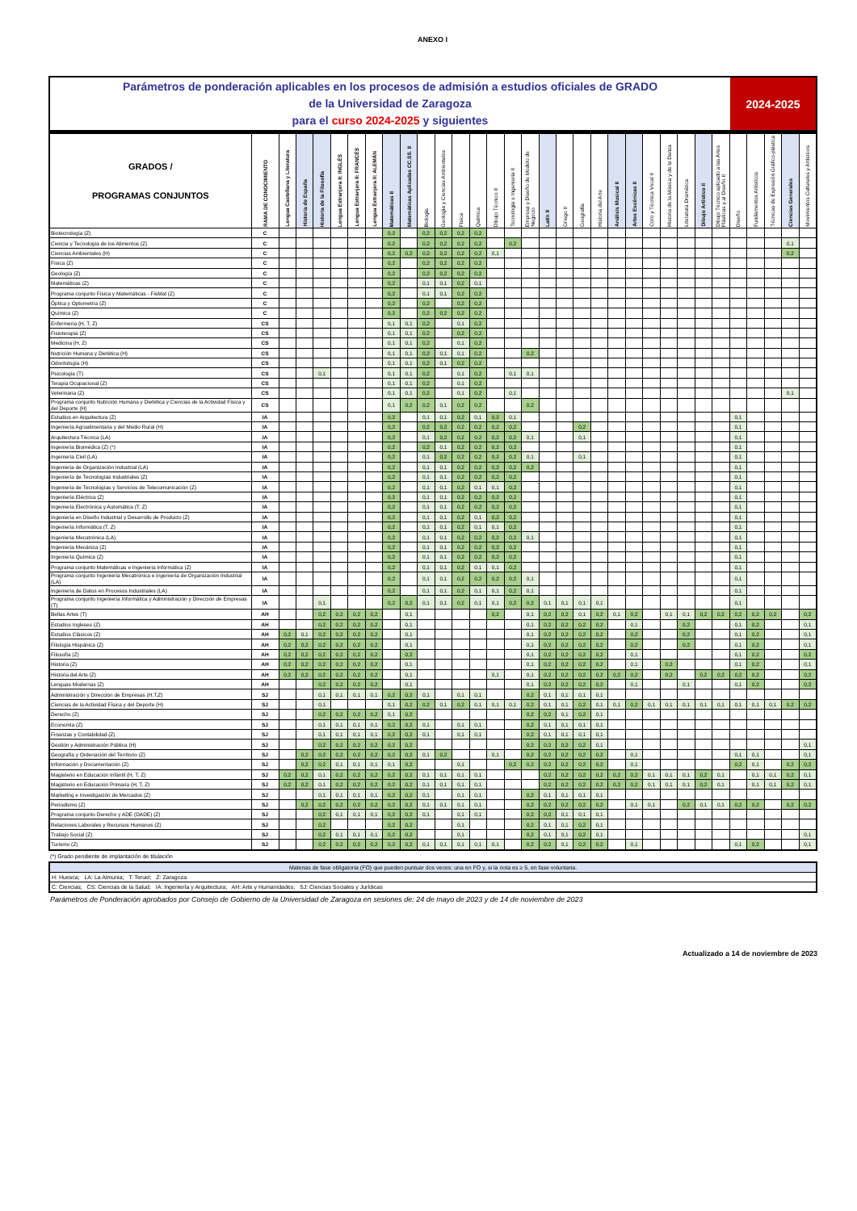ANEXO I
Parámetros de ponderación aplicables en los procesos de admisión a estudios oficiales de GRADO
de la Universidad de Zaragoza
para el curso 2024-2025 y siguientes
2024-2025
| GRADOS / PROGRAMAS CONJUNTOS | RAMA DE CONOCIMIENTO | Lengua Castellana y Literatura | Historia de España | Historia de la Filosofía | Lengua Extranjera II: INGLÉS | Lengua Extranjera II: FRANCÉS | Lengua Extranjera II: ALEMÁN | Matemáticas II | Matemáticas Aplicadas CC.SS. II | Biología | Geología y Ciencias Ambientales | Física | Química | Dibujo Técnico II | Tecnología e Ingeniería II | Empresa y Diseño de Modelo de Negocio | Latín II | Griego II | Geografía | Historia del Arte | Análisis Musical II | Artes Escénicas II | Coro y Técnica Vocal II | Historia de la Música y de la Danza | Literatura Dramática | Dibujo Artístico II | Dibujo Técnico aplicado a las Artes Plásticas y al Diseño II | Diseño | Fundamentos Artísticos | Técnicas de Expresión Gráfico-plástica | Ciencias Generales | Movimientos Culturales y Artísticos |
| --- | --- | --- | --- | --- | --- | --- | --- | --- | --- | --- | --- | --- | --- | --- | --- | --- | --- | --- | --- | --- | --- | --- | --- | --- | --- | --- | --- | --- | --- | --- | --- | --- |
| Biotecnología (Z) | C | | | | | | | 0,2 | | 0,2 | 0,2 | 0,2 | 0,2 | | | | | | | | | | | | | | | | | | | |
| Ciencia y Tecnología de los Alimentos (Z) | C | | | | | | | 0,2 | | 0,2 | 0,2 | 0,2 | 0,2 | | 0,2 | | | | | | | | | | | | | | | | 0,1 | |
| Ciencias Ambientales (H) | C | | | | | | | 0,2 | 0,2 | 0,2 | 0,2 | 0,2 | 0,2 | 0,1 | | | | | | | | | | | | | | | | | 0,2 | |
| Física (Z) | C | | | | | | | 0,2 | | 0,2 | 0,2 | 0,2 | 0,2 | | | | | | | | | | | | | | | | | | | |
| Geología (Z) | C | | | | | | | 0,2 | | 0,2 | 0,2 | 0,2 | 0,2 | | | | | | | | | | | | | | | | | | | |
| Matemáticas (Z) | C | | | | | | | 0,2 | | 0,1 | 0,1 | 0,2 | 0,1 | | | | | | | | | | | | | | | | | | | |
| Programa conjunto Física y Matemáticas - FisMat (Z) | C | | | | | | | 0,2 | | 0,1 | 0,1 | 0,2 | 0,2 | | | | | | | | | | | | | | | | | | | |
| Óptica y Optometría (Z) | C | | | | | | | 0,2 | | 0,2 | | 0,2 | 0,2 | | | | | | | | | | | | | | | | | | | |
| Química (Z) | C | | | | | | | 0,2 | | 0,2 | 0,2 | 0,2 | 0,2 | | | | | | | | | | | | | | | | | | | |
| Enfermería (H, T, Z) | CS | | | | | | | 0,1 | 0,1 | 0,2 | | 0,1 | 0,2 | | | | | | | | | | | | | | | | | | | |
| Fisioterapia (Z) | CS | | | | | | | 0,1 | 0,1 | 0,2 | | 0,2 | 0,2 | | | | | | | | | | | | | | | | | | | |
| Medicina (H, Z) | CS | | | | | | | 0,1 | 0,1 | 0,2 | | 0,1 | 0,2 | | | | | | | | | | | | | | | | | | | |
| Nutrición Humana y Dietética (H) | CS | | | | | | | 0,1 | 0,1 | 0,2 | 0,1 | 0,1 | 0,2 | | | 0,2 | | | | | | | | | | | | | | | | |
| Odontología (H) | CS | | | | | | | 0,1 | 0,1 | 0,2 | 0,1 | 0,2 | 0,2 | | | | | | | | | | | | | | | | | | | |
| Psicología (T) | CS | | | 0,1 | | | | 0,1 | 0,1 | 0,2 | | 0,1 | 0,2 | | 0,1 | 0,1 | | | | | | | | | | | | | | | | |
| Terapia Ocupacional (Z) | CS | | | | | | | 0,1 | 0,1 | 0,2 | | 0,1 | 0,2 | | | | | | | | | | | | | | | | | | | |
| Veterinaria (Z) | CS | | | | | | | 0,1 | 0,1 | 0,2 | | 0,1 | 0,2 | | 0,1 | | | | | | | | | | | | | | | | 0,1 | |
| Programa conjunto Nutrición Humana y Dietética y Ciencias de la Actividad Física y del Deporte (H) | CS | | | | | | | 0,1 | 0,2 | 0,2 | 0,1 | 0,2 | 0,2 | | | 0,2 | | | | | | | | | | | | | | | | |
| Estudios en Arquitectura (Z) | IA | | | | | | | 0,2 | | 0,1 | 0,1 | 0,2 | 0,1 | 0,2 | 0,1 | | | | | | | | | | | | | 0,1 | | | | |
| Ingeniería Agroalimentaria y del Medio Rural (H) | IA | | | | | | | 0,2 | | 0,2 | 0,2 | 0,2 | 0,2 | 0,2 | 0,2 | | | | 0,2 | | | | | | | | | 0,1 | | | | |
| Arquitectura Técnica (LA) | IA | | | | | | | 0,2 | | 0,1 | 0,2 | 0,2 | 0,2 | 0,2 | 0,2 | 0,1 | | | 0,1 | | | | | | | | | 0,1 | | | | |
| Ingeniería Biomédica (Z) (*) | IA | | | | | | | 0,2 | | 0,2 | 0,1 | 0,2 | 0,2 | 0,2 | 0,2 | | | | | | | | | | | | | 0,1 | | | | |
| Ingeniería Civil (LA) | IA | | | | | | | 0,2 | | 0,1 | 0,2 | 0,2 | 0,2 | 0,2 | 0,2 | 0,1 | | | 0,1 | | | | | | | | | 0,1 | | | | |
| Ingeniería de Organización Industrial (LA) | IA | | | | | | | 0,2 | | 0,1 | 0,1 | 0,2 | 0,2 | 0,2 | 0,2 | 0,2 | | | | | | | | | | | | 0,1 | | | | |
| Ingeniería de Tecnologías Industriales (Z) | IA | | | | | | | 0,2 | | 0,1 | 0,1 | 0,2 | 0,2 | 0,2 | 0,2 | | | | | | | | | | | | | 0,1 | | | | |
| Ingeniería de Tecnologías y Servicios de Telecomunicación (Z) | IA | | | | | | | 0,2 | | 0,1 | 0,1 | 0,2 | 0,1 | 0,1 | 0,2 | | | | | | | | | | | | | 0,1 | | | | |
| Ingeniería Eléctrica (Z) | IA | | | | | | | 0,2 | | 0,1 | 0,1 | 0,2 | 0,2 | 0,2 | 0,2 | | | | | | | | | | | | | 0,1 | | | | |
| Ingeniería Electrónica y Automática (T, Z) | IA | | | | | | | 0,2 | | 0,1 | 0,1 | 0,2 | 0,2 | 0,2 | 0,2 | | | | | | | | | | | | | 0,1 | | | | |
| Ingeniería en Diseño Industrial y Desarrollo de Producto (Z) | IA | | | | | | | 0,2 | | 0,1 | 0,1 | 0,2 | 0,1 | 0,2 | 0,2 | | | | | | | | | | | | | 0,1 | | | | |
| Ingeniería Informática (T, Z) | IA | | | | | | | 0,2 | | 0,1 | 0,1 | 0,2 | 0,1 | 0,1 | 0,2 | | | | | | | | | | | | | 0,1 | | | | |
| Ingeniería Mecatrónica (LA) | IA | | | | | | | 0,2 | | 0,1 | 0,1 | 0,2 | 0,2 | 0,2 | 0,2 | 0,1 | | | | | | | | | | | | 0,1 | | | | |
| Ingeniería Mecánica (Z) | IA | | | | | | | 0,2 | | 0,1 | 0,1 | 0,2 | 0,2 | 0,2 | 0,2 | | | | | | | | | | | | | 0,1 | | | | |
| Ingeniería Química (Z) | IA | | | | | | | 0,2 | | 0,1 | 0,1 | 0,2 | 0,2 | 0,2 | 0,2 | | | | | | | | | | | | | 0,1 | | | | |
| Programa conjunto Matemáticas e Ingeniería Informática (Z) | IA | | | | | | | 0,2 | | 0,1 | 0,1 | 0,2 | 0,1 | 0,1 | 0,2 | | | | | | | | | | | | | 0,1 | | | | |
| Programa conjunto Ingeniería Mecatrónica e Ingeniería de Organización Industrial (LA) | IA | | | | | | | 0,2 | | 0,1 | 0,1 | 0,2 | 0,2 | 0,2 | 0,2 | 0,1 | | | | | | | | | | | | 0,1 | | | | |
| Ingeniería de Datos en Procesos Industriales (LA) | IA | | | | | | | 0,2 | | 0,1 | 0,1 | 0,2 | 0,1 | 0,1 | 0,2 | 0,1 | | | | | | | | | | | | 0,1 | | | | |
| Programa conjunto Ingeniería Informática y Administración y Dirección de Empresas (T) | IA | | | 0,1 | | | | 0,2 | 0,2 | 0,1 | 0,1 | 0,2 | 0,1 | 0,1 | 0,2 | 0,2 | 0,1 | 0,1 | 0,1 | 0,1 | | | | | | | | 0,1 | | | | |
| Bellas Artes (T) | AH | | | 0,2 | 0,2 | 0,2 | 0,2 | | 0,1 | | | | | 0,2 | | 0,1 | 0,2 | 0,2 | 0,1 | 0,2 | 0,1 | 0,2 | | 0,1 | 0,1 | 0,2 | 0,2 | 0,2 | 0,2 | 0,2 | | 0,2 |
| Estudios Ingleses (Z) | AH | | | 0,2 | 0,2 | 0,2 | 0,2 | | 0,1 | | | | | | | 0,1 | 0,2 | 0,2 | 0,2 | 0,2 | | 0,1 | | | 0,2 | | | 0,1 | 0,2 | | | 0,1 |
| Estudios Clásicos (Z) | AH | 0,2 | 0,1 | 0,2 | 0,2 | 0,2 | 0,2 | | 0,1 | | | | | | | 0,1 | 0,2 | 0,2 | 0,2 | 0,2 | | 0,2 | | | 0,2 | | | 0,1 | 0,2 | | | 0,1 |
| Filología Hispánica (Z) | AH | 0,2 | 0,2 | 0,2 | 0,2 | 0,2 | 0,2 | | 0,1 | | | | | | | 0,1 | 0,2 | 0,2 | 0,2 | 0,2 | | 0,2 | | | 0,2 | | | 0,1 | 0,2 | | | 0,1 |
| Filosofía (Z) | AH | 0,2 | 0,2 | 0,2 | 0,2 | 0,2 | 0,2 | | 0,2 | | | | | | | 0,1 | 0,2 | 0,2 | 0,2 | 0,2 | | 0,1 | | | | | | 0,1 | 0,2 | | | 0,2 |
| Historia (Z) | AH | 0,2 | 0,2 | 0,2 | 0,2 | 0,2 | 0,2 | | 0,1 | | | | | | | 0,1 | 0,2 | 0,2 | 0,2 | 0,2 | | 0,1 | | 0,2 | | | | 0,1 | 0,2 | | | 0,1 |
| Historia del Arte (Z) | AH | 0,2 | 0,2 | 0,2 | 0,2 | 0,2 | 0,2 | | 0,1 | | | | | 0,1 | | 0,1 | 0,2 | 0,2 | 0,2 | 0,2 | 0,2 | 0,2 | | 0,2 | | 0,2 | 0,2 | 0,2 | 0,2 | | | 0,2 |
| Lenguas Modernas (Z) | AH | | | 0,2 | 0,2 | 0,2 | 0,2 | | 0,1 | | | | | | | 0,1 | 0,2 | 0,2 | 0,2 | 0,2 | | 0,1 | | | 0,1 | | | 0,1 | 0,2 | | | 0,2 |
| Administración y Dirección de Empresas (H,T,Z) | SJ | | | 0,1 | 0,1 | 0,1 | 0,1 | 0,2 | 0,2 | 0,1 | | 0,1 | 0,1 | | | 0,2 | 0,1 | 0,1 | 0,1 | 0,1 | | | | | | | | | | | | |
| Ciencias de la Actividad Física y del Deporte (H) | SJ | | | 0,1 | | | | 0,1 | 0,2 | 0,2 | 0,1 | 0,2 | 0,1 | 0,1 | 0,1 | 0,2 | 0,1 | 0,1 | 0,2 | 0,1 | 0,1 | 0,2 | 0,1 | 0,1 | 0,1 | 0,1 | 0,1 | 0,1 | 0,1 | 0,1 | 0,2 | 0,2 |
| Derecho (Z) | SJ | | | 0,2 | 0,2 | 0,2 | 0,2 | 0,1 | 0,2 | | | | | | | 0,2 | 0,2 | 0,1 | 0,2 | 0,1 | | | | | | | | | | | | |
| Economía (Z) | SJ | | | 0,1 | 0,1 | 0,1 | 0,1 | 0,2 | 0,2 | 0,1 | | 0,1 | 0,1 | | | 0,2 | 0,1 | 0,1 | 0,1 | 0,1 | | | | | | | | | | | | |
| Finanzas y Contabilidad (Z) | SJ | | | 0,1 | 0,1 | 0,1 | 0,1 | 0,2 | 0,2 | 0,1 | | 0,1 | 0,1 | | | 0,2 | 0,1 | 0,1 | 0,1 | 0,1 | | | | | | | | | | | | |
| Gestión y Administración Pública (H) | SJ | | | 0,2 | 0,2 | 0,2 | 0,2 | 0,2 | 0,2 | | | | | | | 0,2 | 0,2 | 0,2 | 0,2 | 0,1 | | | | | | | | | | | | 0,1 |
| Geografía y Ordenación del Territorio (Z) | SJ | | 0,2 | 0,2 | 0,2 | 0,2 | 0,2 | 0,2 | 0,2 | 0,1 | 0,2 | | | 0,1 | | 0,2 | 0,2 | 0,2 | 0,2 | 0,2 | | 0,1 | | | | | | 0,1 | 0,1 | | | 0,1 |
| Información y Documentación (Z) | SJ | | 0,2 | 0,2 | 0,1 | 0,1 | 0,1 | 0,1 | 0,2 | | | 0,1 | | | 0,2 | 0,2 | 0,2 | 0,2 | 0,2 | 0,2 | | 0,1 | | | | | | 0,2 | 0,1 | | 0,2 | 0,2 |
| Magisterio en Educación Infantil (H, T, Z) | SJ | 0,2 | 0,2 | 0,1 | 0,2 | 0,2 | 0,2 | 0,2 | 0,2 | 0,1 | 0,1 | 0,1 | 0,1 | | | | 0,2 | 0,2 | 0,2 | 0,2 | 0,2 | 0,2 | 0,1 | 0,1 | 0,1 | 0,2 | 0,1 | | 0,1 | 0,1 | 0,2 | 0,1 |
| Magisterio en Educación Primaria (H, T, Z) | SJ | 0,2 | 0,2 | 0,1 | 0,2 | 0,2 | 0,2 | 0,2 | 0,2 | 0,1 | 0,1 | 0,1 | 0,1 | | | | 0,2 | 0,2 | 0,2 | 0,2 | 0,2 | 0,2 | 0,1 | 0,1 | 0,1 | 0,2 | 0,1 | | 0,1 | 0,1 | 0,2 | 0,1 |
| Marketing e Investigación de Mercados (Z) | SJ | | | 0,1 | 0,1 | 0,1 | 0,1 | 0,2 | 0,2 | 0,1 | | 0,1 | 0,1 | | | 0,2 | 0,1 | 0,1 | 0,1 | 0,1 | | | | | | | | | | | | |
| Periodismo (Z) | SJ | | 0,2 | 0,2 | 0,2 | 0,2 | 0,2 | 0,2 | 0,2 | 0,1 | 0,1 | 0,1 | 0,1 | | | 0,2 | 0,2 | 0,2 | 0,2 | 0,2 | | 0,1 | 0,1 | | 0,2 | 0,1 | 0,1 | 0,2 | 0,2 | | 0,2 | 0,2 |
| Programa conjunto Derecho y ADE (DADE) (Z) | SJ | | | 0,2 | 0,1 | 0,1 | 0,1 | 0,2 | 0,2 | 0,1 | | 0,1 | 0,1 | | | 0,2 | 0,2 | 0,1 | 0,1 | 0,1 | | | | | | | | | | | | |
| Relaciones Laborales y Recursos Humanos (Z) | SJ | | | 0,2 | | | | 0,2 | 0,2 | | | 0,1 | | | | 0,2 | 0,1 | 0,1 | 0,2 | 0,1 | | | | | | | | | | | | |
| Trabajo Social (Z) | SJ | | | 0,2 | 0,1 | 0,1 | 0,1 | 0,2 | 0,2 | | | 0,1 | | | | 0,2 | 0,1 | 0,1 | 0,2 | 0,1 | | | | | | | | | | | | 0,1 |
| Turismo (Z) | SJ | | | 0,2 | 0,2 | 0,2 | 0,2 | 0,2 | 0,2 | 0,1 | 0,1 | 0,1 | 0,1 | 0,1 | | 0,2 | 0,2 | 0,1 | 0,2 | 0,2 | | 0,1 | | | | | | 0,1 | 0,2 | | | 0,1 |
(*) Grado pendiente de implantación de titulación
Materias de fase obligatoria (FO) que pueden puntuar dos veces: una en FO y, si la nota es ≥ 5, en fase voluntaria.
H: Huesca; LA: La Almunia; T: Teruel; Z: Zaragoza
C: Ciencias; CS: Ciencias de la Salud; IA: Ingeniería y Arquitectura; AH: Arte y Humanidades; SJ: Ciencias Sociales y Jurídicas
Parámetros de Ponderación aprobados por Consejo de Gobierno de la Universidad de Zaragoza en sesiones de: 24 de mayo de 2023 y de 14 de noviembre de 2023
Actualizado a 14 de noviembre de 2023